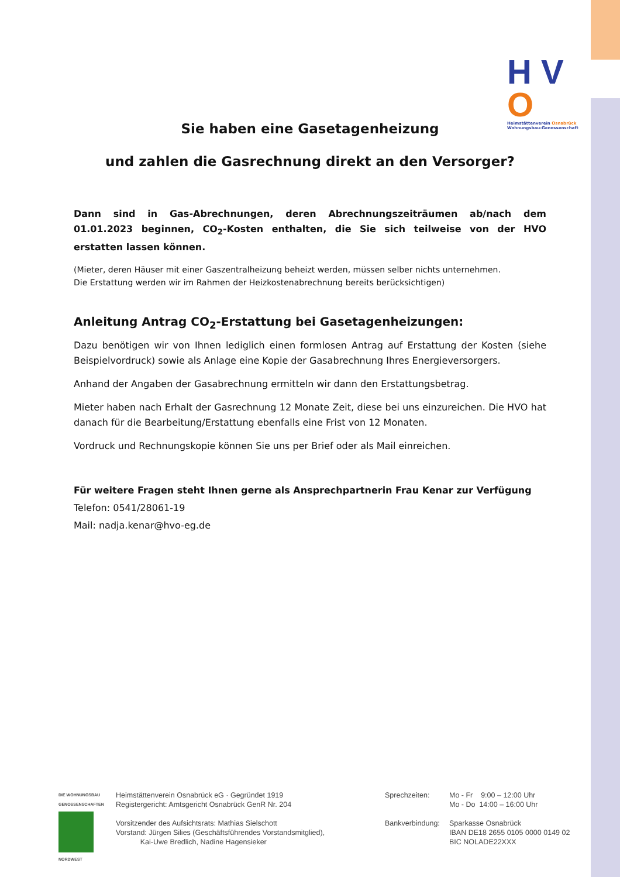H V O
Heimstättenverein Osnabrück
Wohnungsbau-Genossenschaft
Sie haben eine Gasetagenheizung
und zahlen die Gasrechnung direkt an den Versorger?
Dann sind in Gas-Abrechnungen, deren Abrechnungszeiträumen ab/nach dem 01.01.2023 beginnen, CO<sub>2</sub>-Kosten enthalten, die Sie sich teilweise von der HVO erstatten lassen können.
(Mieter, deren Häuser mit einer Gaszentralheizung beheizt werden, müssen selber nichts unternehmen.
Die Erstattung werden wir im Rahmen der Heizkostenabrechnung bereits berücksichtigen)
Anleitung Antrag CO<sub>2</sub>-Erstattung bei Gasetagenheizungen:
Dazu benötigen wir von Ihnen lediglich einen formlosen Antrag auf Erstattung der Kosten (siehe Beispielvordruck) sowie als Anlage eine Kopie der Gasabrechnung Ihres Energieversorgers.
Anhand der Angaben der Gasabrechnung ermitteln wir dann den Erstattungsbetrag.
Mieter haben nach Erhalt der Gasrechnung 12 Monate Zeit, diese bei uns einzureichen. Die HVO hat danach für die Bearbeitung/Erstattung ebenfalls eine Frist von 12 Monaten.
Vordruck und Rechnungskopie können Sie uns per Brief oder als Mail einreichen.
Für weitere Fragen steht Ihnen gerne als Ansprechpartnerin Frau Kenar zur Verfügung
Telefon: 0541/28061-19
Mail: nadja.kenar@hvo-eg.de
DIE WOHNUNGSBAU GENOSSENSCHAFTEN
NORDWEST
Heimstättenverein Osnabrück eG · Gegründet 1919
Registergericht: Amtsgericht Osnabrück GenR Nr. 204
Vorsitzender des Aufsichtsrats: Mathias Sielschott
Vorstand: Jürgen Silies (Geschäftsführendes Vorstandsmitglied),
Kai-Uwe Bredlich, Nadine Hagensieker
Sprechzeiten:
Bankverbindung:
Mo - Fr 9:00 – 12:00 Uhr
Mo - Do 14:00 – 16:00 Uhr
Sparkasse Osnabrück
IBAN DE18 2655 0105 0000 0149 02
BIC NOLADE22XXX